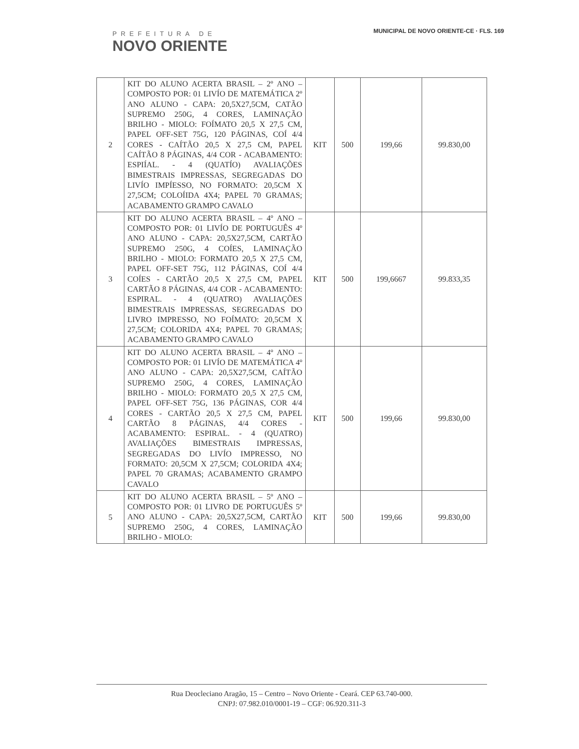PREFEITURA DE
NOVO ORIENTE
MUNICIPAL DE NOVO ORIENTE-CE · FLS. 169
| 2 | KIT DO ALUNO ACERTA BRASIL – 2º ANO – COMPOSTO POR: 01 LIVÍO DE MATEMÁTICA 2º ANO ALUNO - CAPA: 20,5X27,5CM, CATÃO SUPREMO 250G, 4 CORES, LAMINAÇÃO BRILHO - MIOLO: FOÍMATO 20,5 X 27,5 CM, PAPEL OFF-SET 75G, 120 PÁGINAS, COÍ 4/4 CORES - CAÍTÃO 20,5 X 27,5 CM, PAPEL CAÍTÃO 8 PÁGINAS, 4/4 COR - ACABAMENTO: ESPIÍAL. - 4 (QUATÍO) AVALIAÇÕES BIMESTRAIS IMPRESSAS, SEGREGADAS DO LIVÍO IMPÍESSO, NO FORMATO: 20,5CM X 27,5CM; COLOÍIDA 4X4; PAPEL 70 GRAMAS; ACABAMENTO GRAMPO CAVALO | KIT | 500 | 199,66 | 99.830,00 |
| 3 | KIT DO ALUNO ACERTA BRASIL – 4º ANO – COMPOSTO POR: 01 LIVÍO DE PORTUGUÊS 4º ANO ALUNO - CAPA: 20,5X27,5CM, CARTÃO SUPREMO 250G, 4 COÍES, LAMINAÇÃO BRILHO - MIOLO: FORMATO 20,5 X 27,5 CM, PAPEL OFF-SET 75G, 112 PÁGINAS, COÍ 4/4 COÍES - CARTÃO 20,5 X 27,5 CM, PAPEL CARTÃO 8 PÁGINAS, 4/4 COR - ACABAMENTO: ESPIRAL. - 4 (QUATRO) AVALIAÇÕES BIMESTRAIS IMPRESSAS, SEGREGADAS DO LIVRO IMPRESSO, NO FOÍMATO: 20,5CM X 27,5CM; COLORIDA 4X4; PAPEL 70 GRAMAS; ACABAMENTO GRAMPO CAVALO | KIT | 500 | 199,6667 | 99.833,35 |
| 4 | KIT DO ALUNO ACERTA BRASIL – 4º ANO – COMPOSTO POR: 01 LIVÍO DE MATEMÁTICA 4º ANO ALUNO - CAPA: 20,5X27,5CM, CAÍTÃO SUPREMO 250G, 4 CORES, LAMINAÇÃO BRILHO - MIOLO: FORMATO 20,5 X 27,5 CM, PAPEL OFF-SET 75G, 136 PÁGINAS, COR 4/4 CORES - CARTÃO 20,5 X 27,5 CM, PAPEL CARTÃO 8 PÁGINAS, 4/4 CORES - ACABAMENTO: ESPIRAL. - 4 (QUATRO) AVALIAÇÕES BIMESTRAIS IMPRESSAS, SEGREGADAS DO LIVÍO IMPRESSO, NO FORMATO: 20,5CM X 27,5CM; COLORIDA 4X4; PAPEL 70 GRAMAS; ACABAMENTO GRAMPO CAVALO | KIT | 500 | 199,66 | 99.830,00 |
| 5 | KIT DO ALUNO ACERTA BRASIL – 5º ANO – COMPOSTO POR: 01 LIVRO DE PORTUGUÊS 5º ANO ALUNO - CAPA: 20,5X27,5CM, CARTÃO SUPREMO 250G, 4 CORES, LAMINAÇÃO BRILHO - MIOLO: | KIT | 500 | 199,66 | 99.830,00 |
Rua Deocleciano Aragão, 15 – Centro – Novo Oriente - Ceará. CEP 63.740-000.
CNPJ: 07.982.010/0001-19 – CGF: 06.920.311-3